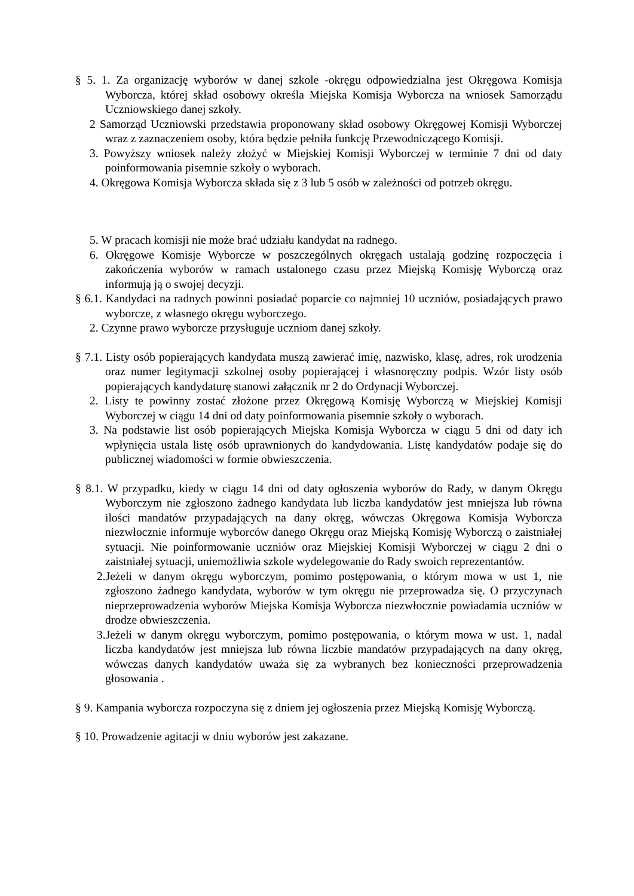§ 5. 1. Za organizację wyborów w danej szkole -okręgu odpowiedzialna jest Okręgowa Komisja Wyborcza, której skład osobowy określa Miejska Komisja Wyborcza na wniosek Samorządu Uczniowskiego danej szkoły.
2 Samorząd Uczniowski przedstawia proponowany skład osobowy Okręgowej Komisji Wyborczej wraz z zaznaczeniem osoby, która będzie pełniła funkcję Przewodniczącego Komisji.
3. Powyższy wniosek należy złożyć w Miejskiej Komisji Wyborczej w terminie 7 dni od daty poinformowania pisemnie szkoły o wyborach.
4. Okręgowa Komisja Wyborcza składa się z 3 lub 5 osób w zależności od potrzeb okręgu.
5. W pracach komisji nie może brać udziału kandydat na radnego.
6. Okręgowe Komisje Wyborcze w poszczególnych okręgach ustalają godzinę rozpoczęcia i zakończenia wyborów w ramach ustalonego czasu przez Miejską Komisję Wyborczą oraz informują ją o swojej decyzji.
§ 6.1. Kandydaci na radnych powinni posiadać poparcie co najmniej 10 uczniów, posiadających prawo wyborcze, z własnego okręgu wyborczego.
2. Czynne prawo wyborcze przysługuje uczniom danej szkoły.
§ 7.1. Listy osób popierających kandydata muszą zawierać imię, nazwisko, klasę, adres, rok urodzenia oraz numer legitymacji szkolnej osoby popierającej i własnoręczny podpis. Wzór listy osób popierających kandydaturę stanowi załącznik nr 2 do Ordynacji Wyborczej.
2. Listy te powinny zostać złożone przez Okręgową Komisję Wyborczą w Miejskiej Komisji Wyborczej w ciągu 14 dni od daty poinformowania pisemnie szkoły o wyborach.
3. Na podstawie list osób popierających Miejska Komisja Wyborcza w ciągu 5 dni od daty ich wpłynięcia ustala listę osób uprawnionych do kandydowania. Listę kandydatów podaje się do publicznej wiadomości w formie obwieszczenia.
§ 8.1. W przypadku, kiedy w ciągu 14 dni od daty ogłoszenia wyborów do Rady, w danym Okręgu Wyborczym nie zgłoszono żadnego kandydata lub liczba kandydatów jest mniejsza lub równa ilości mandatów przypadających na dany okręg, wówczas Okręgowa Komisja Wyborcza niezwłocznie informuje wyborców danego Okręgu oraz Miejską Komisję Wyborczą o zaistniałej sytuacji. Nie poinformowanie uczniów oraz Miejskiej Komisji Wyborczej w ciągu 2 dni o zaistniałej sytuacji, uniemożliwia szkole wydelegowanie do Rady swoich reprezentantów.
2.Jeżeli w danym okręgu wyborczym, pomimo postępowania, o którym mowa w ust 1, nie zgłoszono żadnego kandydata, wyborów w tym okręgu nie przeprowadza się. O przyczynach nieprzeprowadzenia wyborów Miejska Komisja Wyborcza niezwłocznie powiadamia uczniów w drodze obwieszczenia.
3.Jeżeli w danym okręgu wyborczym, pomimo postępowania, o którym mowa w ust. 1, nadal liczba kandydatów jest mniejsza lub równa liczbie mandatów przypadających na dany okręg, wówczas danych kandydatów uważa się za wybranych bez konieczności przeprowadzenia głosowania .
§ 9. Kampania wyborcza rozpoczyna się z dniem jej ogłoszenia przez Miejską Komisję Wyborczą.
§ 10. Prowadzenie agitacji w dniu wyborów jest zakazane.